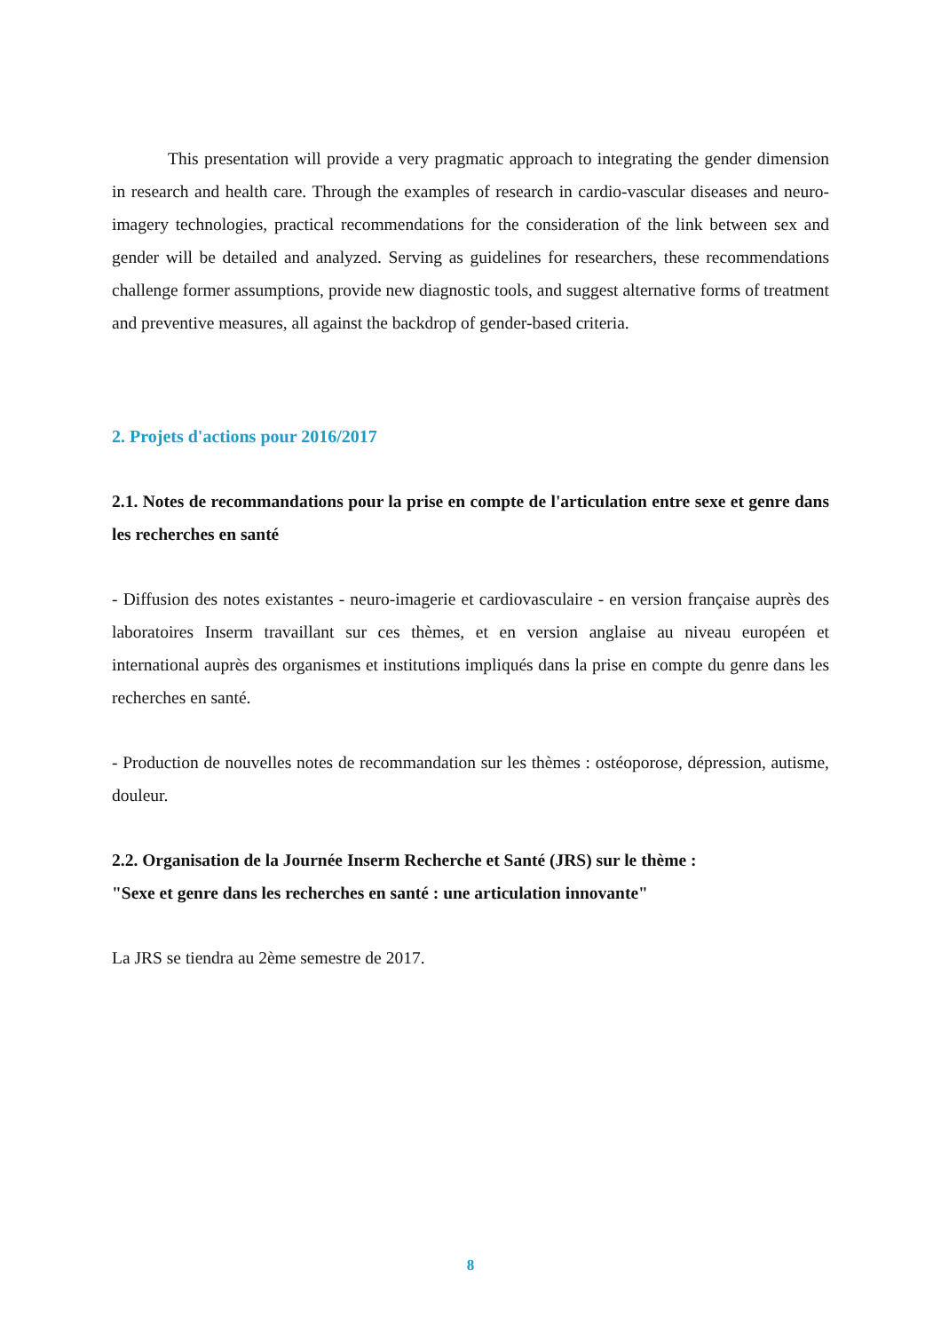This presentation will provide a very pragmatic approach to integrating the gender dimension in research and health care. Through the examples of research in cardio-vascular diseases and neuro-imagery technologies, practical recommendations for the consideration of the link between sex and gender will be detailed and analyzed. Serving as guidelines for researchers, these recommendations challenge former assumptions, provide new diagnostic tools, and suggest alternative forms of treatment and preventive measures, all against the backdrop of gender-based criteria.
2. Projets d'actions pour 2016/2017
2.1. Notes de recommandations pour la prise en compte de l'articulation entre sexe et genre dans les recherches en santé
- Diffusion des notes existantes - neuro-imagerie et cardiovasculaire - en version française auprès des laboratoires Inserm travaillant sur ces thèmes, et en version anglaise au niveau européen et international auprès des organismes et institutions impliqués dans la prise en compte du genre dans les recherches en santé.
- Production de nouvelles notes de recommandation sur les thèmes : ostéoporose, dépression, autisme, douleur.
2.2. Organisation de la Journée Inserm Recherche et Santé (JRS) sur le thème :
"Sexe et genre dans les recherches en santé : une articulation innovante"
La JRS se tiendra au 2ème semestre de 2017.
8